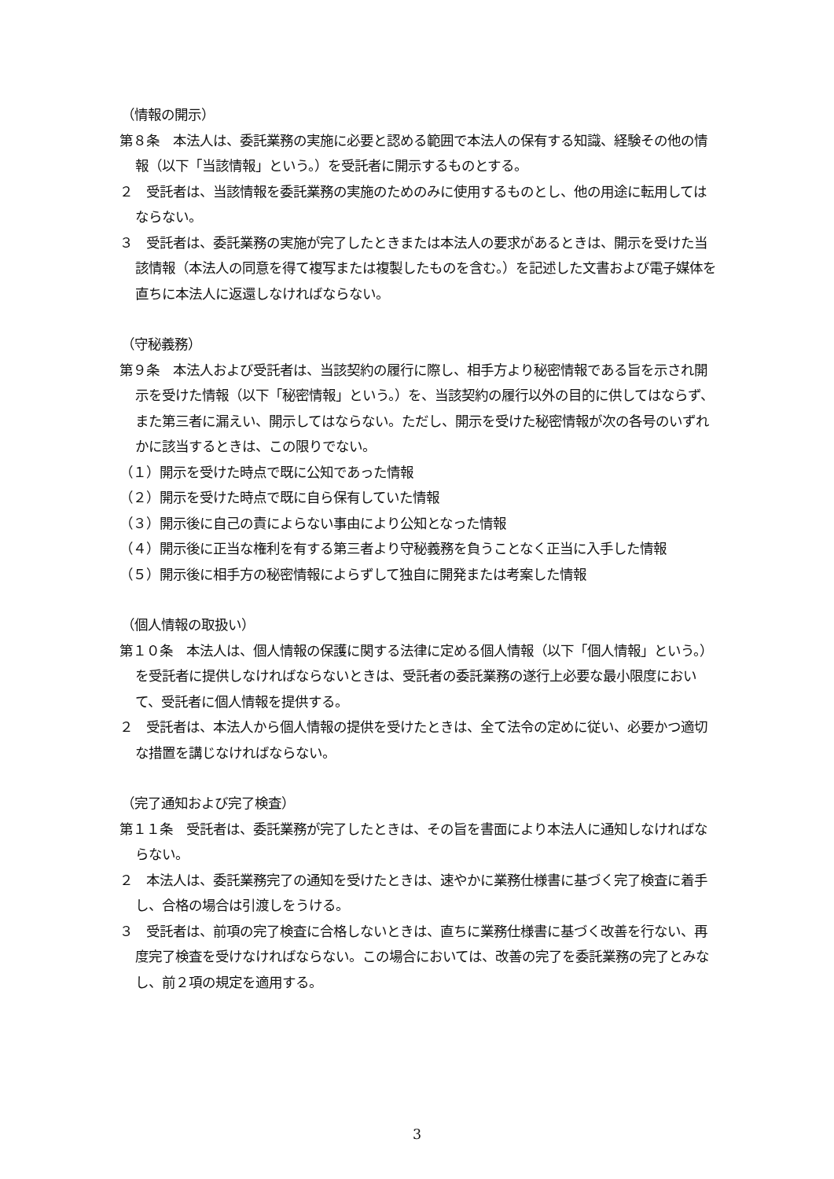（情報の開示）
第８条　本法人は、委託業務の実施に必要と認める範囲で本法人の保有する知識、経験その他の情報（以下「当該情報」という。）を受託者に開示するものとする。
２　受託者は、当該情報を委託業務の実施のためのみに使用するものとし、他の用途に転用してはならない。
３　受託者は、委託業務の実施が完了したときまたは本法人の要求があるときは、開示を受けた当該情報（本法人の同意を得て複写または複製したものを含む。）を記述した文書および電子媒体を直ちに本法人に返還しなければならない。
（守秘義務）
第９条　本法人および受託者は、当該契約の履行に際し、相手方より秘密情報である旨を示され開示を受けた情報（以下「秘密情報」という。）を、当該契約の履行以外の目的に供してはならず、また第三者に漏えい、開示してはならない。ただし、開示を受けた秘密情報が次の各号のいずれかに該当するときは、この限りでない。
（１）開示を受けた時点で既に公知であった情報
（２）開示を受けた時点で既に自ら保有していた情報
（３）開示後に自己の責によらない事由により公知となった情報
（４）開示後に正当な権利を有する第三者より守秘義務を負うことなく正当に入手した情報
（５）開示後に相手方の秘密情報によらずして独自に開発または考案した情報
（個人情報の取扱い）
第１０条　本法人は、個人情報の保護に関する法律に定める個人情報（以下「個人情報」という。）を受託者に提供しなければならないときは、受託者の委託業務の遂行上必要な最小限度において、受託者に個人情報を提供する。
２　受託者は、本法人から個人情報の提供を受けたときは、全て法令の定めに従い、必要かつ適切な措置を講じなければならない。
（完了通知および完了検査）
第１１条　受託者は、委託業務が完了したときは、その旨を書面により本法人に通知しなければならない。
２　本法人は、委託業務完了の通知を受けたときは、速やかに業務仕様書に基づく完了検査に着手し、合格の場合は引渡しをうける。
３　受託者は、前項の完了検査に合格しないときは、直ちに業務仕様書に基づく改善を行ない、再度完了検査を受けなければならない。この場合においては、改善の完了を委託業務の完了とみなし、前２項の規定を適用する。
3